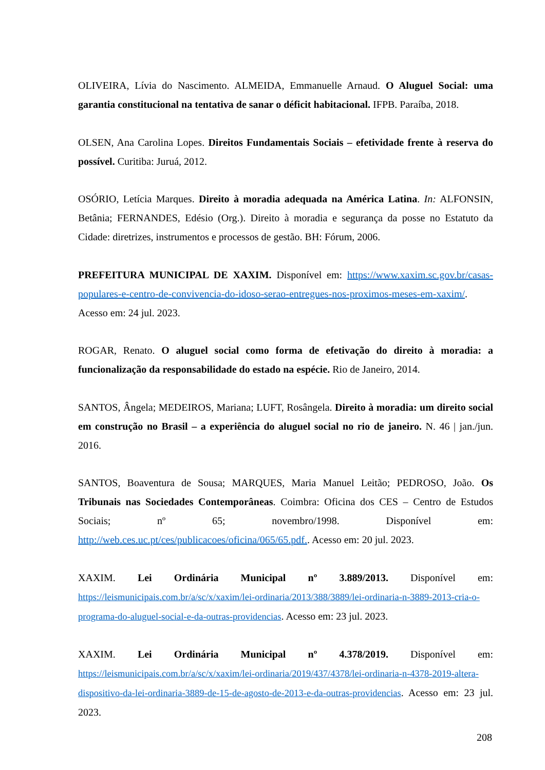OLIVEIRA, Lívia do Nascimento. ALMEIDA, Emmanuelle Arnaud. O Aluguel Social: uma garantia constitucional na tentativa de sanar o déficit habitacional. IFPB. Paraíba, 2018.
OLSEN, Ana Carolina Lopes. Direitos Fundamentais Sociais – efetividade frente à reserva do possível. Curitiba: Juruá, 2012.
OSÓRIO, Letícia Marques. Direito à moradia adequada na América Latina. In: ALFONSIN, Betânia; FERNANDES, Edésio (Org.). Direito à moradia e segurança da posse no Estatuto da Cidade: diretrizes, instrumentos e processos de gestão. BH: Fórum, 2006.
PREFEITURA MUNICIPAL DE XAXIM. Disponível em: https://www.xaxim.sc.gov.br/casas-populares-e-centro-de-convivencia-do-idoso-serao-entregues-nos-proximos-meses-em-xaxim/. Acesso em: 24 jul. 2023.
ROGAR, Renato. O aluguel social como forma de efetivação do direito à moradia: a funcionalização da responsabilidade do estado na espécie. Rio de Janeiro, 2014.
SANTOS, Ângela; MEDEIROS, Mariana; LUFT, Rosângela. Direito à moradia: um direito social em construção no Brasil – a experiência do aluguel social no rio de janeiro. N. 46 | jan./jun. 2016.
SANTOS, Boaventura de Sousa; MARQUES, Maria Manuel Leitão; PEDROSO, João. Os Tribunais nas Sociedades Contemporâneas. Coimbra: Oficina dos CES – Centro de Estudos Sociais; nº 65; novembro/1998. Disponível em: http://web.ces.uc.pt/ces/publicacoes/oficina/065/65.pdf.. Acesso em: 20 jul. 2023.
XAXIM. Lei Ordinária Municipal nº 3.889/2013. Disponível em: https://leismunicipais.com.br/a/sc/x/xaxim/lei-ordinaria/2013/388/3889/lei-ordinaria-n-3889-2013-cria-o-programa-do-aluguel-social-e-da-outras-providencias. Acesso em: 23 jul. 2023.
XAXIM. Lei Ordinária Municipal nº 4.378/2019. Disponível em: https://leismunicipais.com.br/a/sc/x/xaxim/lei-ordinaria/2019/437/4378/lei-ordinaria-n-4378-2019-altera-dispositivo-da-lei-ordinaria-3889-de-15-de-agosto-de-2013-e-da-outras-providencias. Acesso em: 23 jul. 2023.
208